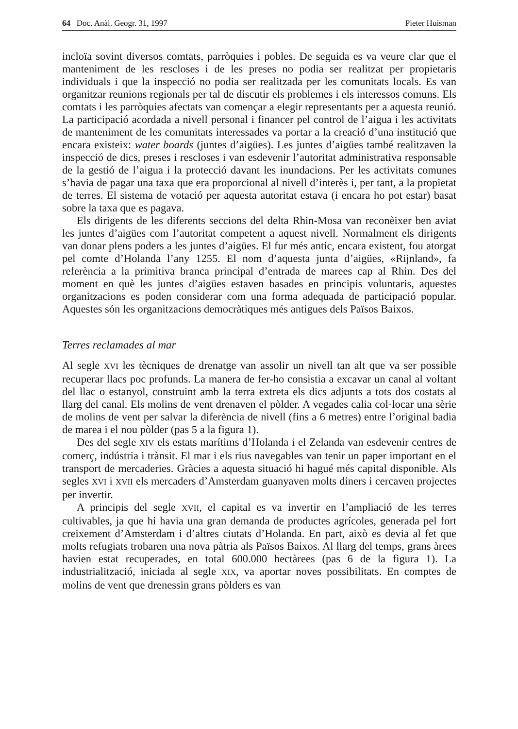64 Doc. Anàl. Geogr. 31, 1997 Pieter Huisman
incloïa sovint diversos comtats, parròquies i pobles. De seguida es va veure clar que el manteniment de les rescloses i de les preses no podia ser realitzat per propietaris individuals i que la inspecció no podia ser realitzada per les comunitats locals. Es van organitzar reunions regionals per tal de discutir els problemes i els interessos comuns. Els comtats i les parròquies afectats van començar a elegir representants per a aquesta reunió. La participació acordada a nivell personal i financer pel control de l’aigua i les activitats de manteniment de les comunitats interessades va portar a la creació d’una institució que encara existeix: water boards (juntes d’aigües). Les juntes d’aigües també realitzaven la inspecció de dics, preses i rescloses i van esdevenir l’autoritat administrativa responsable de la gestió de l’aigua i la protecció davant les inundacions. Per les activitats comunes s’havia de pagar una taxa que era proporcional al nivell d’interès i, per tant, a la propietat de terres. El sistema de votació per aquesta autoritat estava (i encara ho pot estar) basat sobre la taxa que es pagava.
Els dirigents de les diferents seccions del delta Rhin-Mosa van reconèixer ben aviat les juntes d’aigües com l’autoritat competent a aquest nivell. Normalment els dirigents van donar plens poders a les juntes d’aigües. El fur més antic, encara existent, fou atorgat pel comte d’Holanda l’any 1255. El nom d’aquesta junta d’aigües, «Rijnland», fa referència a la primitiva branca principal d’entrada de marees cap al Rhin. Des del moment en què les juntes d’aigües estaven basades en principis voluntaris, aquestes organitzacions es poden considerar com una forma adequada de participació popular. Aquestes són les organitzacions democràtiques més antigues dels Països Baixos.
Terres reclamades al mar
Al segle XVI les tècniques de drenatge van assolir un nivell tan alt que va ser possible recuperar llacs poc profunds. La manera de fer-ho consistia a excavar un canal al voltant del llac o estanyol, construint amb la terra extreta els dics adjunts a tots dos costats al llarg del canal. Els molins de vent drenaven el pòlder. A vegades calia col·locar una sèrie de molins de vent per salvar la diferència de nivell (fins a 6 metres) entre l’original badia de marea i el nou pòlder (pas 5 a la figura 1).
Des del segle XIV els estats marítims d’Holanda i el Zelanda van esdevenir centres de comerç, indústria i trànsit. El mar i els rius navegables van tenir un paper important en el transport de mercaderies. Gràcies a aquesta situació hi hagué més capital disponible. Als segles XVI i XVII els mercaders d’Amsterdam guanyaven molts diners i cercaven projectes per invertir.
A principis del segle XVII, el capital es va invertir en l’ampliació de les terres cultivables, ja que hi havia una gran demanda de productes agrícoles, generada pel fort creixement d’Amsterdam i d’altres ciutats d’Holanda. En part, això es devia al fet que molts refugiats trobaren una nova pàtria als Països Baixos. Al llarg del temps, grans àrees havien estat recuperades, en total 600.000 hectàrees (pas 6 de la figura 1). La industrialització, iniciada al segle XIX, va aportar noves possibilitats. En comptes de molins de vent que drenessin grans pòlders es van